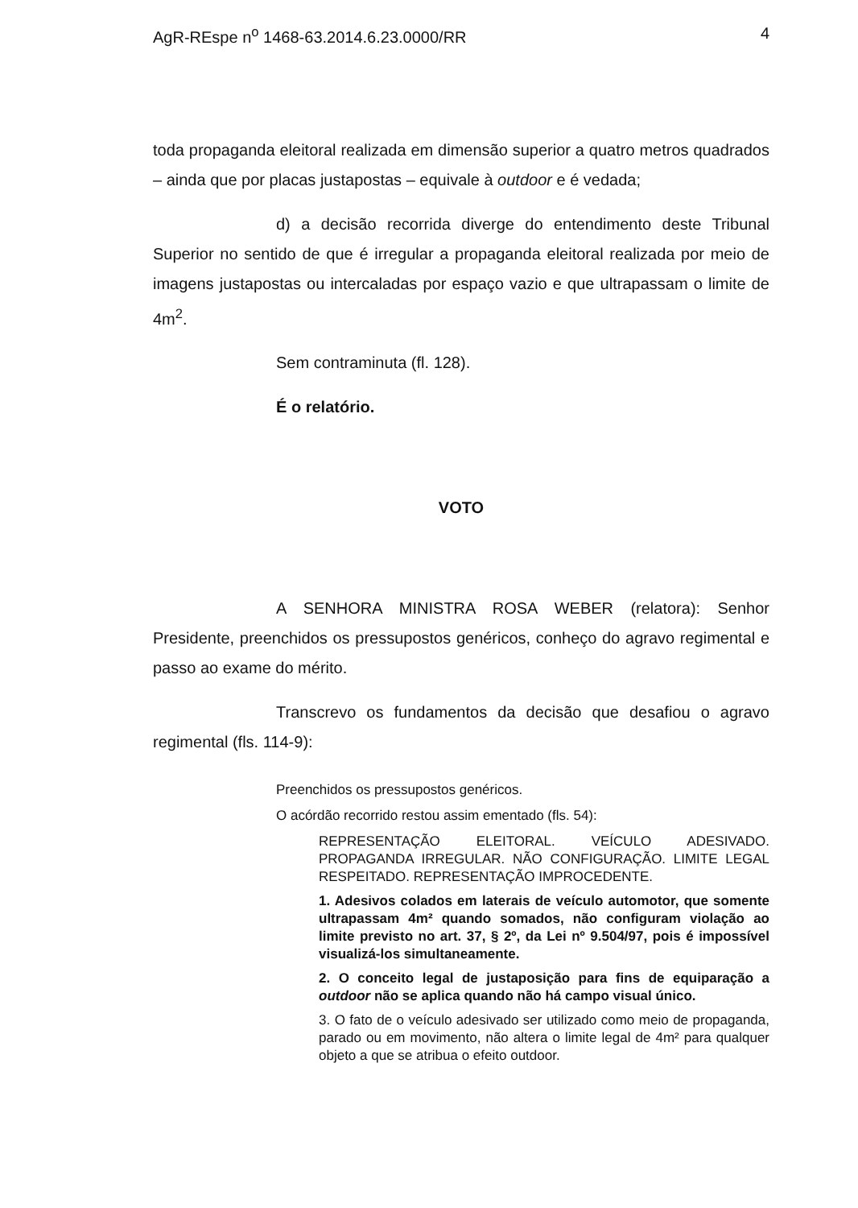AgR-REspe n<sup>o</sup> 1468-63.2014.6.23.0000/RR 4
toda propaganda eleitoral realizada em dimensão superior a quatro metros quadrados – ainda que por placas justapostas – equivale à outdoor e é vedada;
d) a decisão recorrida diverge do entendimento deste Tribunal Superior no sentido de que é irregular a propaganda eleitoral realizada por meio de imagens justapostas ou intercaladas por espaço vazio e que ultrapassam o limite de 4m<sup>2</sup>.
Sem contraminuta (fl. 128).
É o relatório.
VOTO
A SENHORA MINISTRA ROSA WEBER (relatora): Senhor Presidente, preenchidos os pressupostos genéricos, conheço do agravo regimental e passo ao exame do mérito.
Transcrevo os fundamentos da decisão que desafiou o agravo regimental (fls. 114-9):
Preenchidos os pressupostos genéricos.
O acórdão recorrido restou assim ementado (fls. 54):
REPRESENTAÇÃO ELEITORAL. VEÍCULO ADESIVADO. PROPAGANDA IRREGULAR. NÃO CONFIGURAÇÃO. LIMITE LEGAL RESPEITADO. REPRESENTAÇÃO IMPROCEDENTE.
1. Adesivos colados em laterais de veículo automotor, que somente ultrapassam 4m² quando somados, não configuram violação ao limite previsto no art. 37, § 2º, da Lei nº 9.504/97, pois é impossível visualizá-los simultaneamente.
2. O conceito legal de justaposição para fins de equiparação a outdoor não se aplica quando não há campo visual único.
3. O fato de o veículo adesivado ser utilizado como meio de propaganda, parado ou em movimento, não altera o limite legal de 4m² para qualquer objeto a que se atribua o efeito outdoor.